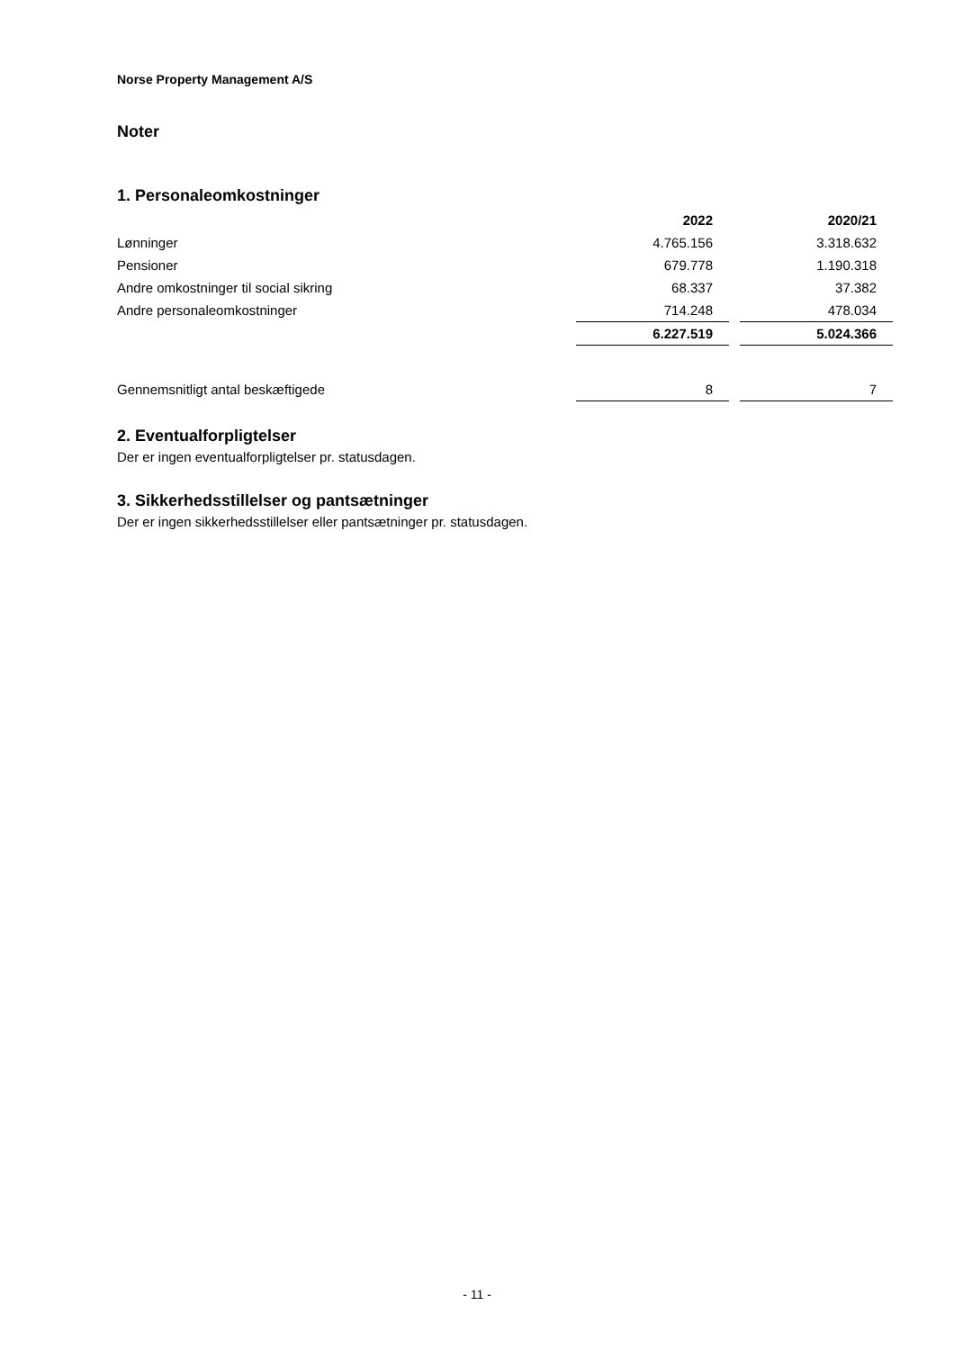Norse Property Management A/S
Noter
1. Personaleomkostninger
| | 2022 | | 2020/21 |
| Lønninger | 4.765.156 | | 3.318.632 |
| Pensioner | 679.778 | | 1.190.318 |
| Andre omkostninger til social sikring | 68.337 | | 37.382 |
| Andre personaleomkostninger | 714.248 | | 478.034 |
| | 6.227.519 | | 5.024.366 |
| Gennemsnitligt antal beskæftigede | 8 | | 7 |
2. Eventualforpligtelser
Der er ingen eventualforpligtelser pr. statusdagen.
3. Sikkerhedsstillelser og pantsætninger
Der er ingen sikkerhedsstillelser eller pantsætninger pr. statusdagen.
- 11 -